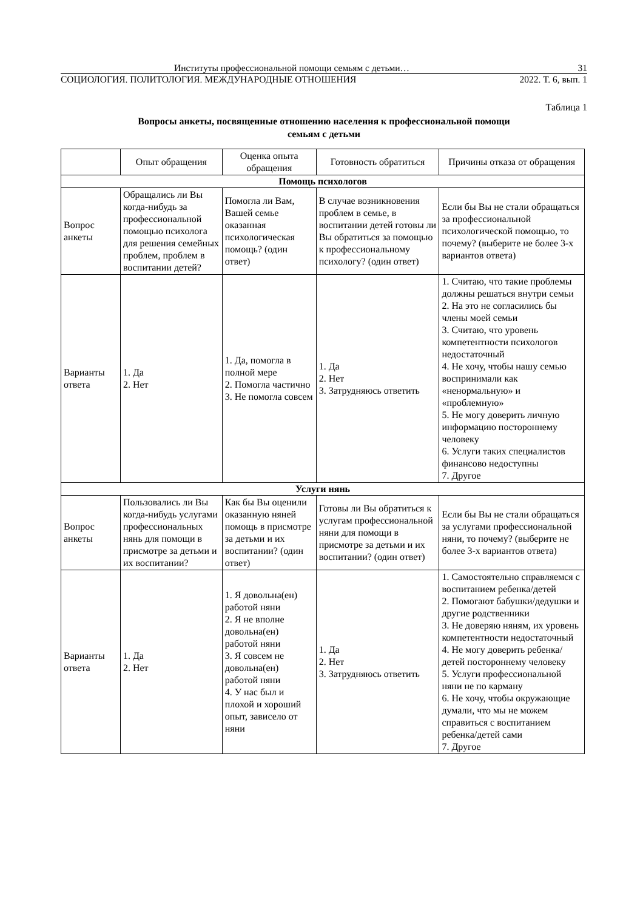Институты профессиональной помощи семьям с детьми… 31
СОЦИОЛОГИЯ. ПОЛИТОЛОГИЯ. МЕЖДУНАРОДНЫЕ ОТНОШЕНИЯ 2022. Т. 6, вып. 1
Таблица 1
Вопросы анкеты, посвященные отношению населения к профессиональной помощи
семьям с детьми
| | Опыт обращения | Оценка опыта обращения | Готовность обратиться | Причины отказа от обращения |
| --- | --- | --- | --- | --- |
| Помощь психологов | | | | |
| Вопрос анкеты | Обращались ли Вы когда-нибудь за профессиональной помощью психолога для решения семейных проблем, проблем в воспитании детей? | Помогла ли Вам, Вашей семье оказанная психологическая помощь? (один ответ) | В случае возникновения проблем в семье, в воспитании детей готовы ли Вы обратиться за помощью к профессиональному психологу? (один ответ) | Если бы Вы не стали обращаться за профессиональной психологической помощью, то почему? (выберите не более 3-х вариантов ответа) |
| Варианты ответа | 1. Да 2. Нет | 1. Да, помогла в полной мере 2. Помогла частично 3. Не помогла совсем | 1. Да 2. Нет 3. Затрудняюсь ответить | 1. Считаю, что такие проблемы должны решаться внутри семьи 2. На это не согласились бы члены моей семьи 3. Считаю, что уровень компетентности психологов недостаточный 4. Не хочу, чтобы нашу семью воспринимали как «ненормальную» и «проблемную» 5. Не могу доверить личную информацию постороннему человеку 6. Услуги таких специалистов финансово недоступны 7. Другое |
| Услуги нянь | | | | |
| Вопрос анкеты | Пользовались ли Вы когда-нибудь услугами профессиональных нянь для помощи в присмотре за детьми и их воспитании? | Как бы Вы оценили оказанную няней помощь в присмотре за детьми и их воспитании? (один ответ) | Готовы ли Вы обратиться к услугам профессиональной няни для помощи в присмотре за детьми и их воспитании? (один ответ) | Если бы Вы не стали обращаться за услугами профессиональной няни, то почему? (выберите не более 3-х вариантов ответа) |
| Варианты ответа | 1. Да 2. Нет | 1. Я довольна(ен) работой няни 2. Я не вполне довольна(ен) работой няни 3. Я совсем не довольна(ен) работой няни 4. У нас был и плохой и хороший опыт, зависело от няни | 1. Да 2. Нет 3. Затрудняюсь ответить | 1. Самостоятельно справляемся с воспитанием ребенка/детей 2. Помогают бабушки/дедушки и другие родственники 3. Не доверяю няням, их уровень компетентности недостаточный 4. Не могу доверить ребенка/детей постороннему человеку 5. Услуги профессиональной няни не по карману 6. Не хочу, чтобы окружающие думали, что мы не можем справиться с воспитанием ребенка/детей сами 7. Другое |